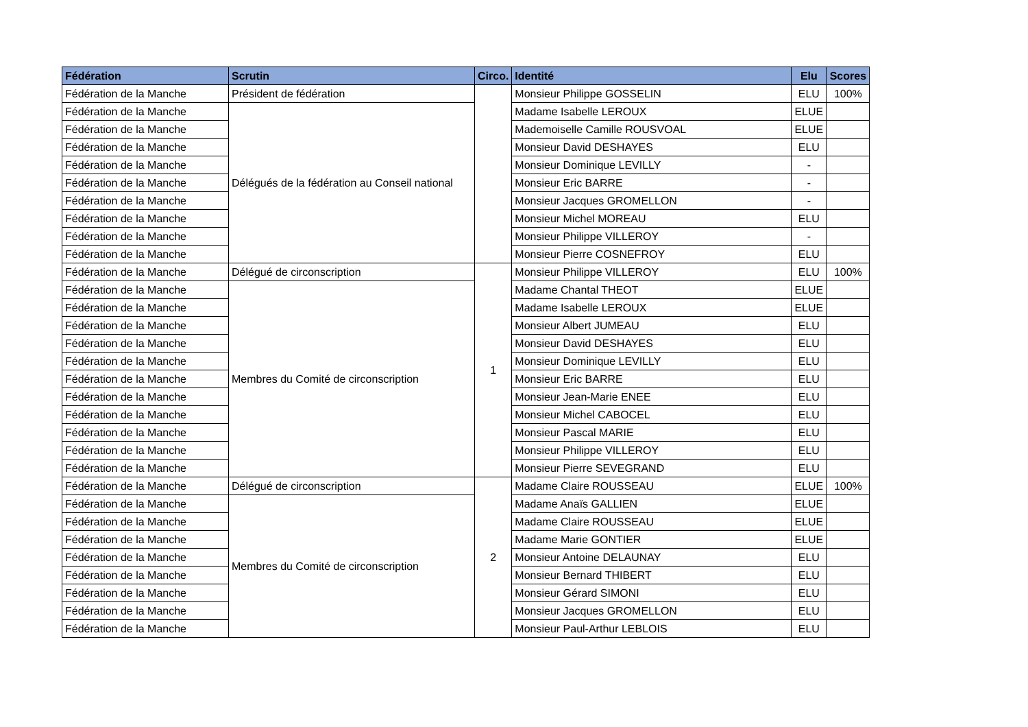| Fédération | Scrutin | Circo. | Identité | Elu | Scores |
| --- | --- | --- | --- | --- | --- |
| Fédération de la Manche | Président de fédération | | Monsieur Philippe GOSSELIN | ELU | 100% |
| Fédération de la Manche | Délégués de la fédération au Conseil national | | Madame Isabelle LEROUX | ELUE | |
| Fédération de la Manche | | | Mademoiselle Camille ROUSVOAL | ELUE | |
| Fédération de la Manche | | | Monsieur David DESHAYES | ELU | |
| Fédération de la Manche | | | Monsieur Dominique LEVILLY | - | |
| Fédération de la Manche | | | Monsieur Eric BARRE | - | |
| Fédération de la Manche | | | Monsieur Jacques GROMELLON | - | |
| Fédération de la Manche | | | Monsieur Michel MOREAU | ELU | |
| Fédération de la Manche | | | Monsieur Philippe VILLEROY | - | |
| Fédération de la Manche | | | Monsieur Pierre COSNEFROY | ELU | |
| Fédération de la Manche | Délégué de circonscription | 1 | Monsieur Philippe VILLEROY | ELU | 100% |
| Fédération de la Manche | Membres du Comité de circonscription | | Madame Chantal THEOT | ELUE | |
| Fédération de la Manche | | | Madame Isabelle LEROUX | ELUE | |
| Fédération de la Manche | | | Monsieur Albert JUMEAU | ELU | |
| Fédération de la Manche | | | Monsieur David DESHAYES | ELU | |
| Fédération de la Manche | | | Monsieur Dominique LEVILLY | ELU | |
| Fédération de la Manche | | | Monsieur Eric BARRE | ELU | |
| Fédération de la Manche | | | Monsieur Jean-Marie ENEE | ELU | |
| Fédération de la Manche | | | Monsieur Michel CABOCEL | ELU | |
| Fédération de la Manche | | | Monsieur Pascal MARIE | ELU | |
| Fédération de la Manche | | | Monsieur Philippe VILLEROY | ELU | |
| Fédération de la Manche | | | Monsieur Pierre SEVEGRAND | ELU | |
| Fédération de la Manche | Délégué de circonscription | 2 | Madame Claire ROUSSEAU | ELUE | 100% |
| Fédération de la Manche | Membres du Comité de circonscription | | Madame Anaïs GALLIEN | ELUE | |
| Fédération de la Manche | | | Madame Claire ROUSSEAU | ELUE | |
| Fédération de la Manche | | | Madame Marie GONTIER | ELUE | |
| Fédération de la Manche | | | Monsieur Antoine DELAUNAY | ELU | |
| Fédération de la Manche | | | Monsieur Bernard THIBERT | ELU | |
| Fédération de la Manche | | | Monsieur Gérard SIMONI | ELU | |
| Fédération de la Manche | | | Monsieur Jacques GROMELLON | ELU | |
| Fédération de la Manche | | | Monsieur Paul-Arthur LEBLOIS | ELU | |